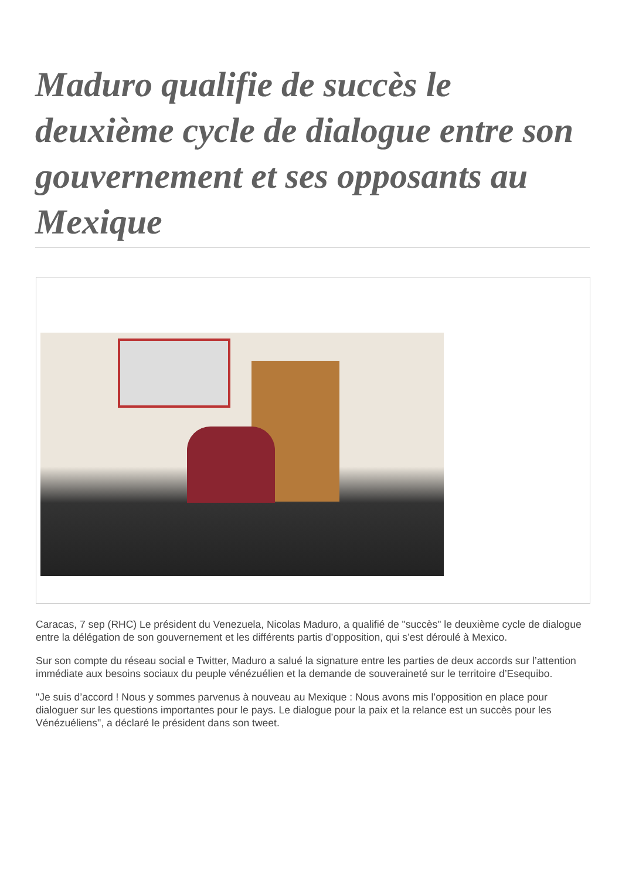Maduro qualifie de succès le deuxième cycle de dialogue entre son gouvernement et ses opposants au Mexique
Caracas, 7 sep (RHC) Le président du Venezuela, Nicolas Maduro, a qualifié de "succès" le deuxième cycle de dialogue entre la délégation de son gouvernement et les différents partis d’opposition, qui s’est déroulé à Mexico.
Sur son compte du réseau social e Twitter, Maduro a salué la signature entre les parties de deux accords sur l’attention immédiate aux besoins sociaux du peuple vénézuélien et la demande de souveraineté sur le territoire d’Esequibo.
"Je suis d’accord ! Nous y sommes parvenus à nouveau au Mexique : Nous avons mis l’opposition en place pour dialoguer sur les questions importantes pour le pays. Le dialogue pour la paix et la relance est un succès pour les Vénézuéliens", a déclaré le président dans son tweet.